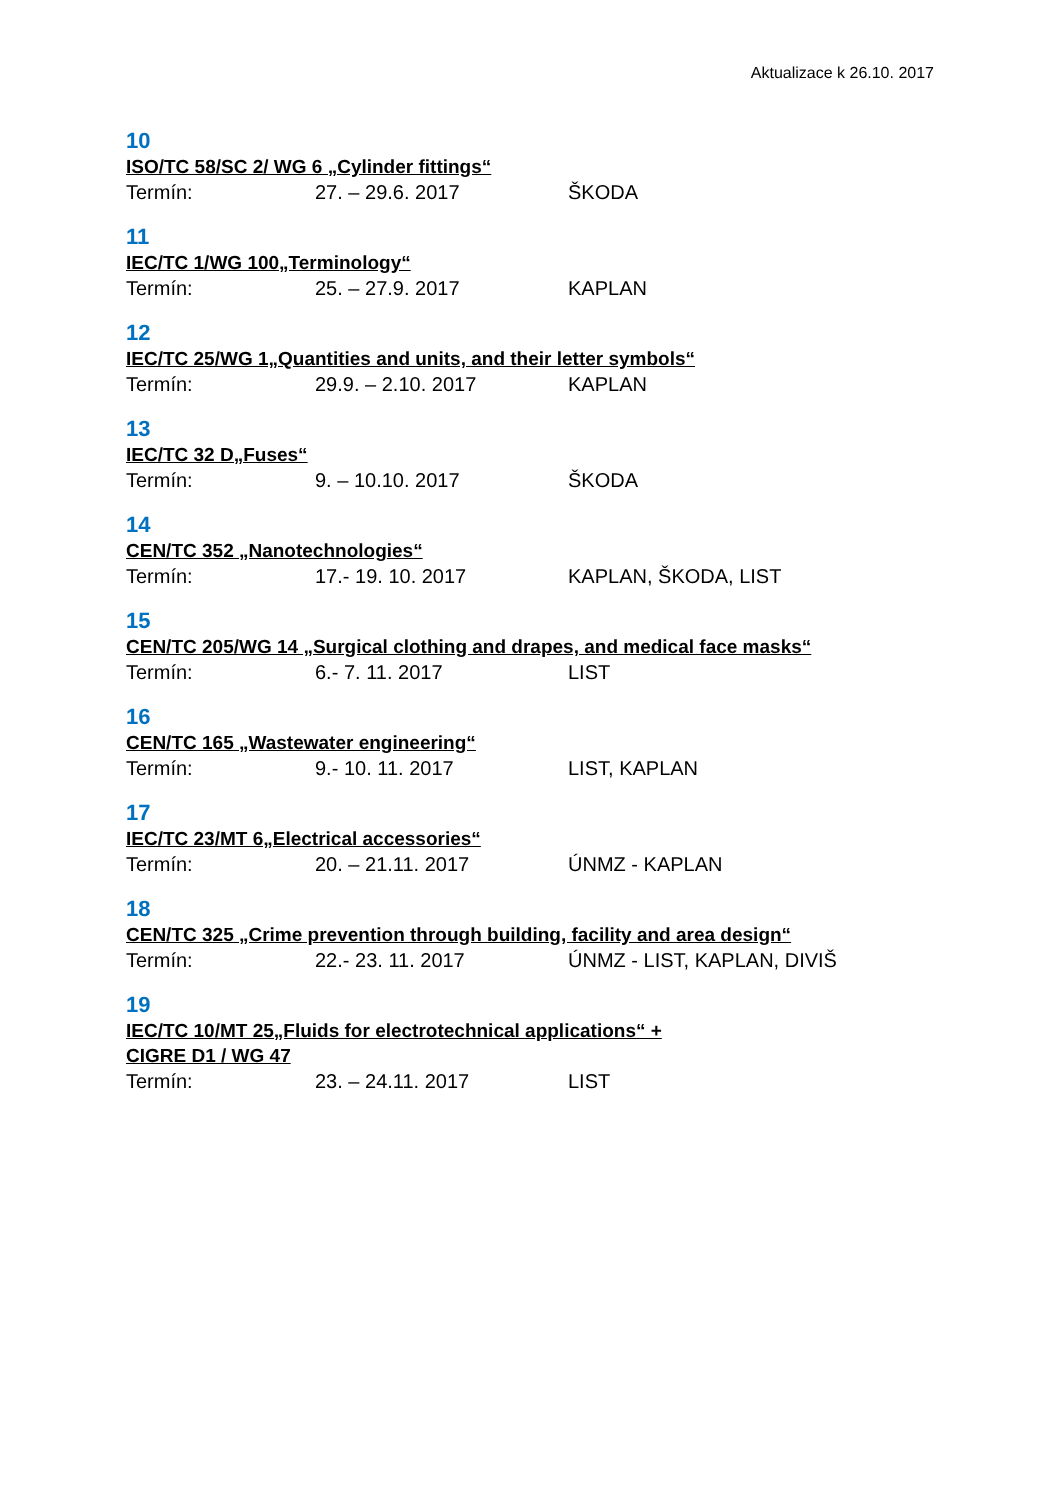Aktualizace k 26.10. 2017
10
ISO/TC 58/SC 2/ WG 6 „Cylinder fittings“
Termín: 27. – 29.6. 2017 ŠKODA
11
IEC/TC 1/WG 100„Terminology“
Termín: 25. – 27.9. 2017 KAPLAN
12
IEC/TC 25/WG 1„Quantities and units, and their letter symbols“
Termín: 29.9. – 2.10. 2017 KAPLAN
13
IEC/TC 32 D„Fuses“
Termín: 9. – 10.10. 2017 ŠKODA
14
CEN/TC 352 „Nanotechnologies“
Termín: 17.- 19. 10. 2017 KAPLAN, ŠKODA, LIST
15
CEN/TC 205/WG 14 „Surgical clothing and drapes, and medical face masks“
Termín: 6.- 7. 11. 2017 LIST
16
CEN/TC 165 „Wastewater engineering“
Termín: 9.- 10. 11. 2017 LIST, KAPLAN
17
IEC/TC 23/MT 6„Electrical accessories“
Termín: 20. – 21.11. 2017 ÚNMZ - KAPLAN
18
CEN/TC 325 „Crime prevention through building, facility and area design“
Termín: 22.- 23. 11. 2017 ÚNMZ - LIST, KAPLAN, DIVIŠ
19
IEC/TC 10/MT 25„Fluids for electrotechnical applications“ +
CIGRE D1 / WG 47
Termín: 23. – 24.11. 2017 LIST